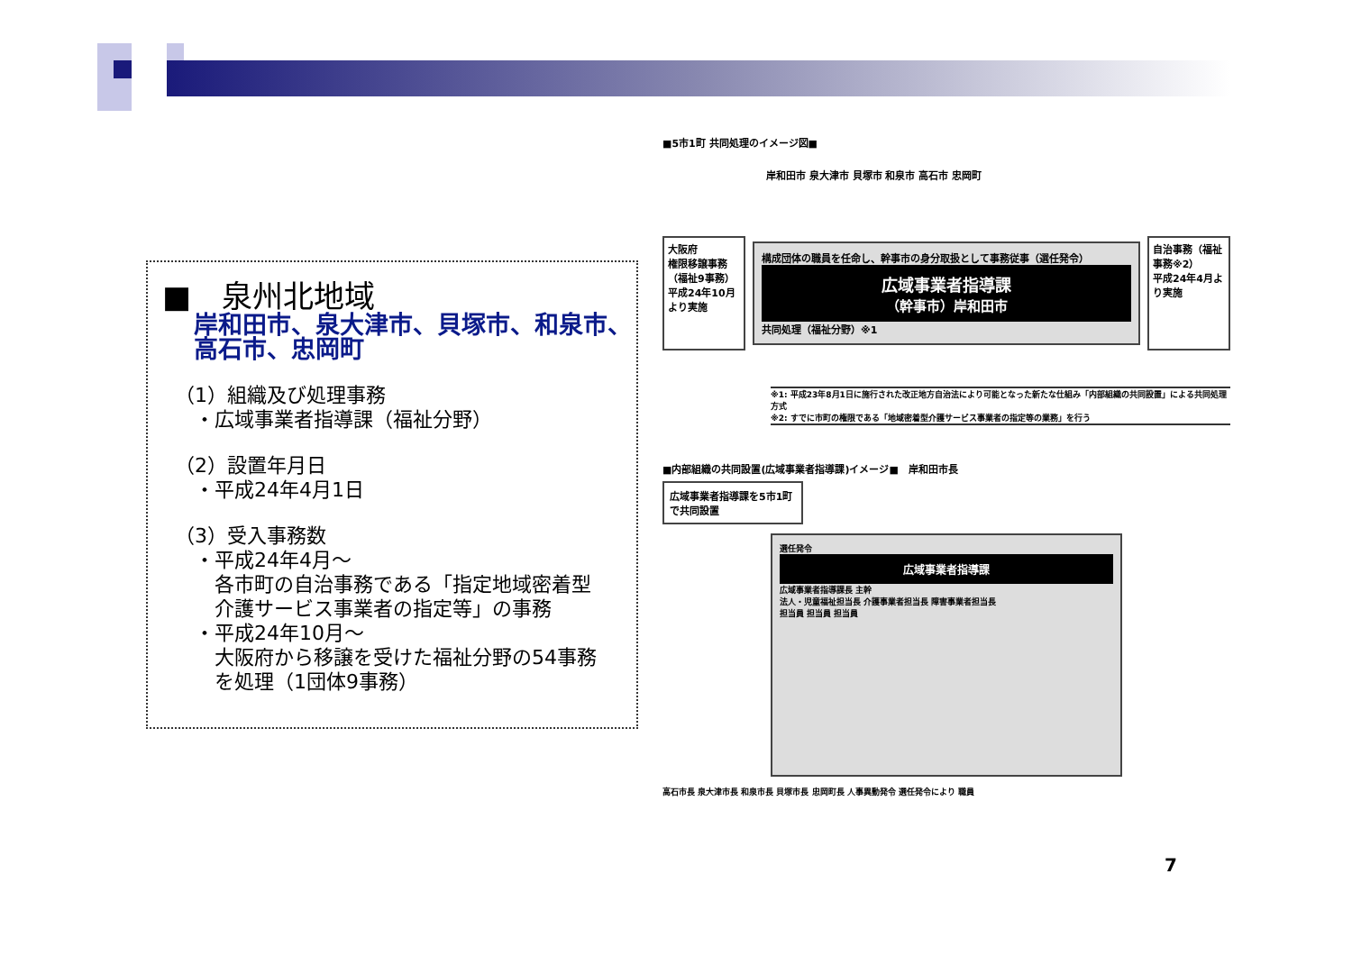■　泉州北地域
岸和田市、泉大津市、貝塚市、和泉市、
高石市、忠岡町
（1）組織及び処理事務
　・広域事業者指導課（福祉分野）
（2）設置年月日
　・平成24年4月1日
（3）受入事務数
　・平成24年4月～
　　各市町の自治事務である「指定地域密着型
　　介護サービス事業者の指定等」の事務
　・平成24年10月～
　　大阪府から移譲を受けた福祉分野の54事務
　　を処理（1団体9事務）
■5市1町 共同処理のイメージ図■
岸和田市 泉大津市 貝塚市 和泉市 高石市 忠岡町
大阪府
権限移譲事務（福祉9事務）
平成24年10月より実施
構成団体の職員を任命し、幹事市の身分取扱として事務従事（選任発令）
広域事業者指導課
（幹事市）岸和田市
共同処理（福祉分野）※1
自治事務（福祉事務※2）
平成24年4月より実施
※1: 平成23年8月1日に施行された改正地方自治法により可能となった新たな仕組み「内部組織の共同設置」による共同処理方式
※2: すでに市町の権限である「地域密着型介護サービス事業者の指定等の業務」を行う
■内部組織の共同設置(広域事業者指導課)イメージ■　岸和田市長
広域事業者指導課を5市1町で共同設置
選任発令
広域事業者指導課
広域事業者指導課長 主幹
法人・児童福祉担当長 介護事業者担当長 障害事業者担当長
担当員 担当員 担当員
高石市長 泉大津市長 和泉市長 貝塚市長 忠岡町長 人事異動発令 選任発令により 職員
7